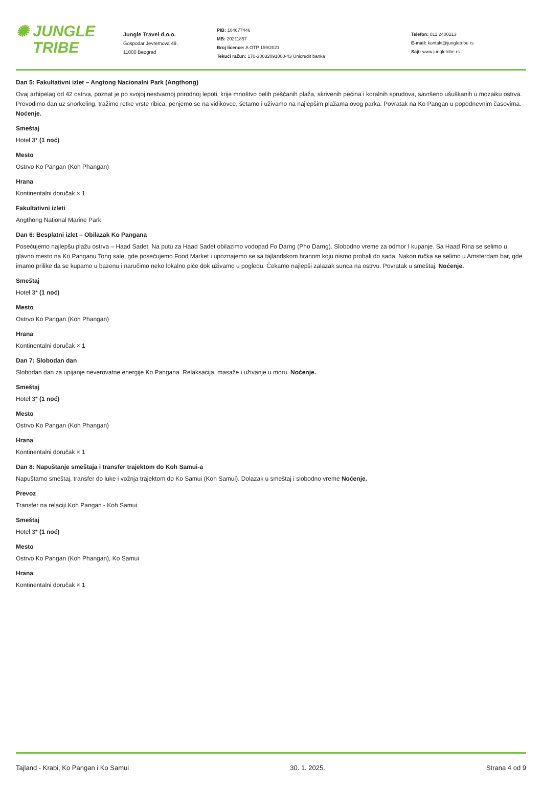✺ JUNGLE
TRIBE
Jungle Travel d.o.o.
Gospodar Jevremova 49,
11000 Beograd
PIB: 104677446
MB: 20211857
Broj licence: A OTP 159/2021
Tekući račun: 170-30032091000-43 Unicredit banka
Telefon: 011 2400213
E-mail: kontakt@jungletribe.rs
Sajt: www.jungletribe.rs
Dan 5: Fakultativni izlet – Angtong Nacionalni Park (Angthong)
Ovaj arhipelag od 42 ostrva, poznat je po svojoj nestvarnoj prirodnoj lepoti, krije mnoštvo belih peščanih plaža, skrivenih pećina i koralnih sprudova, savršeno ušuškanih u mozaiku ostrva. Provodimo dan uz snorkeling, tražimo retke vrste ribica, penjemo se na vidikovce, šetamo i uživamo na najlepšim plažama ovog parka. Povratak na Ko Pangan u popodnevnim časovima. Noćenje.
Smeštaj
Hotel 3* (1 noć)
Mesto
Ostrvo Ko Pangan (Koh Phangan)
Hrana
Kontinentalni doručak × 1
Fakultativni izleti
Angthong National Marine Park
Dan 6: Besplatni izlet – Obilazak Ko Pangana
Posećujemo najlepšu plažu ostrva – Haad Sadet. Na putu za Haad Sadet obilazimo vodopad Fo Darng (Pho Darng). Slobodno vreme za odmor I kupanje. Sa Haad Rina se selimo u glavno mesto na Ko Panganu Tong sale, gde posećujemo Food Market i upoznajemo se sa tajlandskom hranom koju nismo probali do sada. Nakon ručka se selimo u Amsterdam bar, gde imamo prilike da se kupamo u bazenu i naručimo neko lokalno piće dok uživamo u pogledu. Čekamo najlepši zalazak sunca na ostrvu. Povratak u smeštaj. Noćenje.
Smeštaj
Hotel 3* (1 noć)
Mesto
Ostrvo Ko Pangan (Koh Phangan)
Hrana
Kontinentalni doručak × 1
Dan 7: Slobodan dan
Slobodan dan za upijanje neverovatne energije Ko Pangana. Relaksacija, masaže i uživanje u moru. Noćenje.
Smeštaj
Hotel 3* (1 noć)
Mesto
Ostrvo Ko Pangan (Koh Phangan)
Hrana
Kontinentalni doručak × 1
Dan 8: Napuštanje smeštaja i transfer trajektom do Koh Samui-a
Napuštamo smeštaj, transfer do luke i vožnja trajektom do Ko Samui (Koh Samui). Dolazak u smeštaj i slobodno vreme Noćenje.
Prevoz
Transfer na relaciji Koh Pangan - Koh Samui
Smeštaj
Hotel 3* (1 noć)
Mesto
Ostrvo Ko Pangan (Koh Phangan), Ko Samui
Hrana
Kontinentalni doručak × 1
Tajland - Krabi, Ko Pangan i Ko Samui 30. 1. 2025. Strana 4 od 9